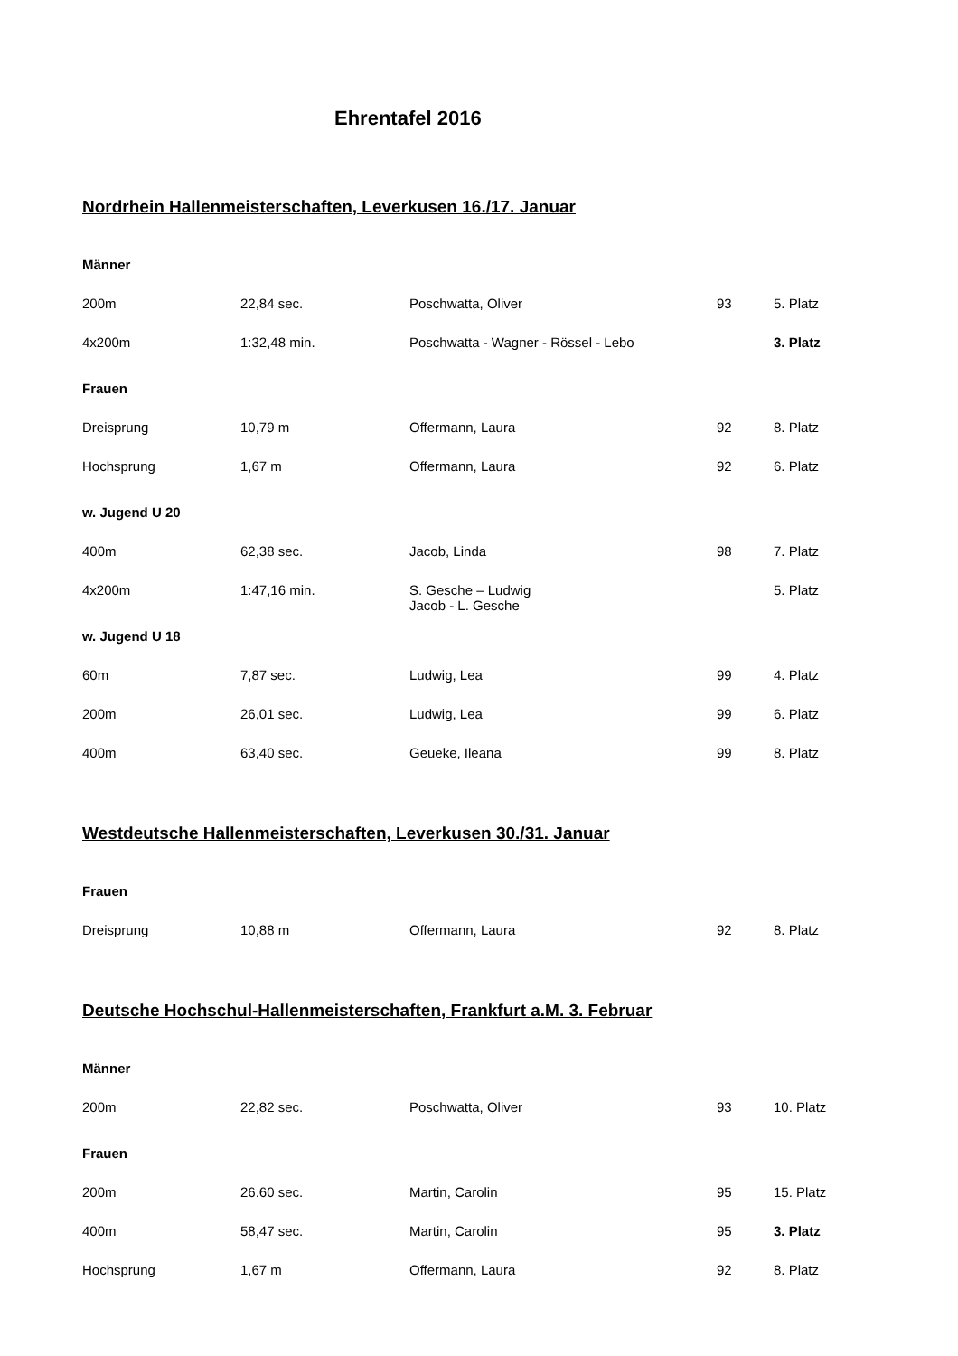Ehrentafel 2016
Nordrhein Hallenmeisterschaften, Leverkusen 16./17. Januar
| Männer | | | | |
| 200m | 22,84 sec. | Poschwatta, Oliver | 93 | 5. Platz |
| 4x200m | 1:32,48 min. | Poschwatta - Wagner - Rössel - Lebo | | 3. Platz |
| Frauen | | | | |
| Dreisprung | 10,79 m | Offermann, Laura | 92 | 8. Platz |
| Hochsprung | 1,67 m | Offermann, Laura | 92 | 6. Platz |
| w. Jugend U 20 | | | | |
| 400m | 62,38 sec. | Jacob, Linda | 98 | 7. Platz |
| 4x200m | 1:47,16 min. | S. Gesche – Ludwig Jacob - L. Gesche | | 5. Platz |
| w. Jugend U 18 | | | | |
| 60m | 7,87 sec. | Ludwig, Lea | 99 | 4. Platz |
| 200m | 26,01 sec. | Ludwig, Lea | 99 | 6. Platz |
| 400m | 63,40 sec. | Geueke, Ileana | 99 | 8. Platz |
Westdeutsche Hallenmeisterschaften, Leverkusen 30./31. Januar
| Frauen | | | | |
| Dreisprung | 10,88 m | Offermann, Laura | 92 | 8. Platz |
Deutsche Hochschul-Hallenmeisterschaften, Frankfurt a.M. 3. Februar
| Männer | | | | |
| 200m | 22,82 sec. | Poschwatta, Oliver | 93 | 10. Platz |
| Frauen | | | | |
| 200m | 26.60 sec. | Martin, Carolin | 95 | 15. Platz |
| 400m | 58,47 sec. | Martin, Carolin | 95 | 3. Platz |
| Hochsprung | 1,67 m | Offermann, Laura | 92 | 8. Platz |